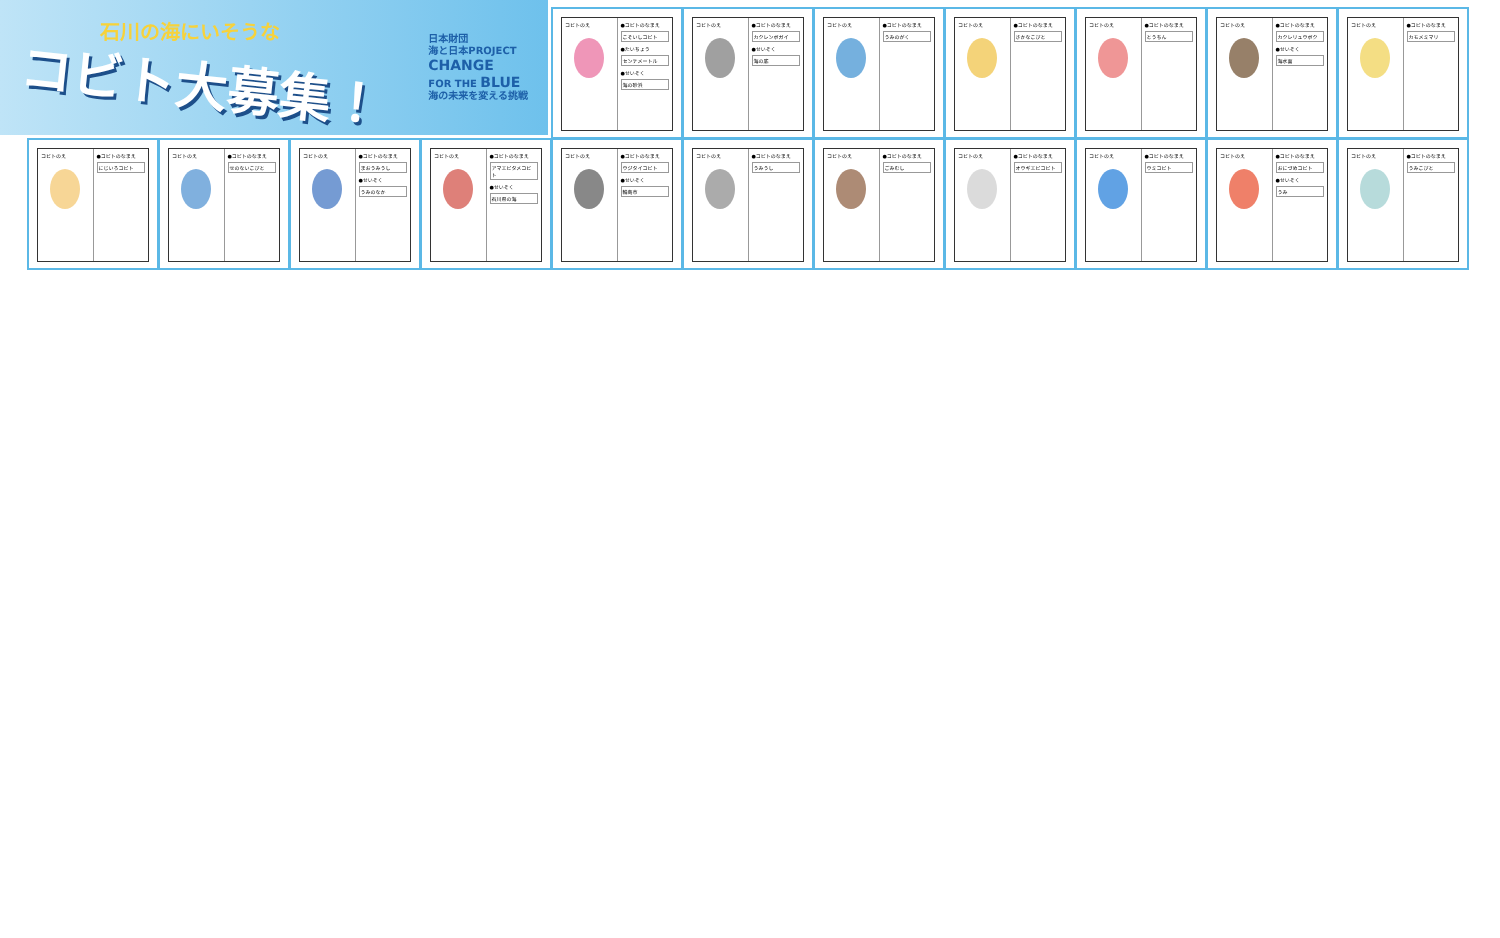石川の海にいそうな
コビト大募集！
日本財団
海と日本PROJECT
CHANGE
FOR THE BLUE
海の未来を変える挑戦
コビトのえ ●コビトのなまえ
こそいしコビト
●たいちょう
センチメートル
●せいそく
海の砂浜
コビトのえ ●コビトのなまえ
カクレンボガイ
●せいそく
海の底
コビトのえ ●コビトのなまえ
うみのがく
コビトのえ ●コビトのなまえ
さかなこびと
コビトのえ ●コビトのなまえ
とうちん
コビトのえ ●コビトのなまえ
カクレリュウボク
●せいそく
海水面
コビトのえ ●コビトのなまえ
カモメミマリ
コビトのえ ●コビトのなまえ
にじいろコビト
コビトのえ ●コビトのなまえ
せのないこびと
コビトのえ ●コビトのなまえ
まおうみうし
●せいそく
うみのなか
コビトのえ ●コビトのなまえ
アマエビタメコビト
●せいそく
石川県の海
コビトのえ ●コビトのなまえ
ウジタイコビト
●せいそく
輪島市
コビトのえ ●コビトのなまえ
うみうし
コビトのえ ●コビトのなまえ
ごみむし
コビトのえ ●コビトのなまえ
オウギエビコビト
コビトのえ ●コビトのなまえ
ウミコビト
コビトのえ ●コビトのなまえ
おにづめコビト
●せいそく
うみ
コビトのえ ●コビトのなまえ
うみこびと